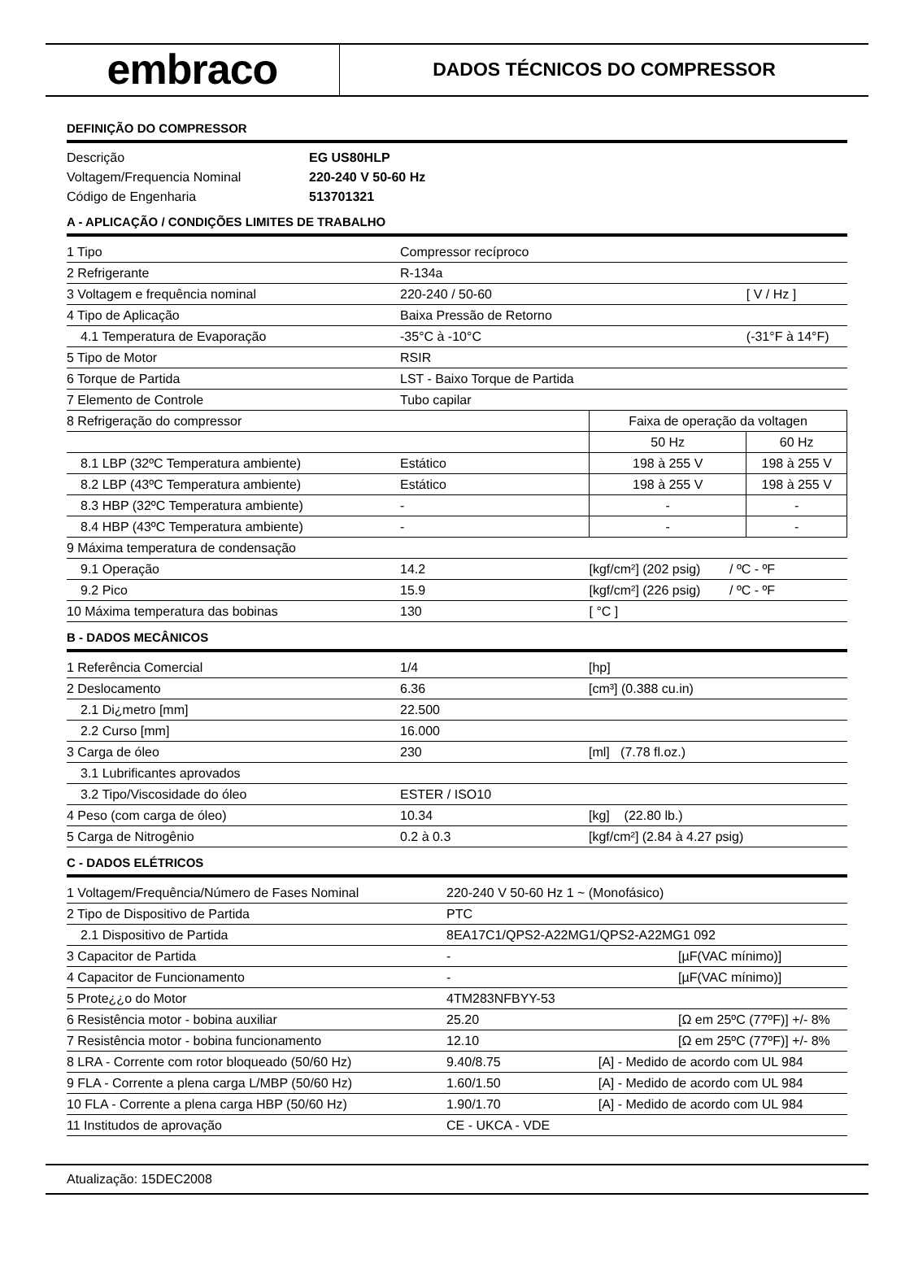embraco
DADOS TÉCNICOS DO COMPRESSOR
DEFINIÇÃO DO COMPRESSOR
| Descrição | EG US80HLP |
| Voltagem/Frequencia Nominal | 220-240 V 50-60 Hz |
| Código de Engenharia | 513701321 |
A - APLICAÇÃO / CONDIÇÕES LIMITES DE TRABALHO
| 1 Tipo | Compressor recíproco | | | |
| 2 Refrigerante | R-134a | | | |
| 3 Voltagem e frequência nominal | 220-240 / 50-60 | | [ V / Hz ] | |
| 4 Tipo de Aplicação | Baixa Pressão de Retorno | | | |
| 4.1 Temperatura de Evaporação | -35°C à -10°C | | (-31°F à 14°F) | |
| 5 Tipo de Motor | RSIR | | | |
| 6 Torque de Partida | LST - Baixo Torque de Partida | | | |
| 7 Elemento de Controle | Tubo capilar | | | |
| 8 Refrigeração do compressor | | Faixa de operação da voltagen | | |
| | | 50 Hz | | 60 Hz |
| 8.1 LBP (32ºC Temperatura ambiente) | Estático | 198 à 255 V | | 198 à 255 V |
| 8.2 LBP (43ºC Temperatura ambiente) | Estático | 198 à 255 V | | 198 à 255 V |
| 8.3 HBP (32ºC Temperatura ambiente) | - | - | | - |
| 8.4 HBP (43ºC Temperatura ambiente) | - | - | | - |
| 9 Máxima temperatura de condensação | | | | |
| 9.1 Operação | 14.2 | [kgf/cm²] (202 psig) / ºC - ºF | | |
| 9.2 Pico | 15.9 | [kgf/cm²] (226 psig) / ºC - ºF | | |
| 10 Máxima temperatura das bobinas | 130 | [ °C ] | | |
B - DADOS MECÂNICOS
| 1 Referência Comercial | 1/4 | [hp] |
| 2 Deslocamento | 6.36 | [cm³] (0.388 cu.in) |
| 2.1 Di¿metro [mm] | 22.500 | |
| 2.2 Curso [mm] | 16.000 | |
| 3 Carga de óleo | 230 | [ml] (7.78 fl.oz.) |
| 3.1 Lubrificantes aprovados | | |
| 3.2 Tipo/Viscosidade do óleo | ESTER / ISO10 | |
| 4 Peso (com carga de óleo) | 10.34 | [kg] (22.80 lb.) |
| 5 Carga de Nitrogênio | 0.2 à 0.3 | [kgf/cm²] (2.84 à 4.27 psig) |
C - DADOS ELÉTRICOS
| 1 Voltagem/Frequência/Número de Fases Nominal | 220-240 V 50-60 Hz 1 ~ (Monofásico) | |
| 2 Tipo de Dispositivo de Partida | PTC | |
| 2.1 Dispositivo de Partida | 8EA17C1/QPS2-A22MG1/QPS2-A22MG1 092 | |
| 3 Capacitor de Partida | - | [µF(VAC mínimo)] |
| 4 Capacitor de Funcionamento | - | [µF(VAC mínimo)] |
| 5 Prote¿¿o do Motor | 4TM283NFBYY-53 | |
| 6 Resistência motor - bobina auxiliar | 25.20 | [Ω em 25ºC (77ºF)] +/- 8% |
| 7 Resistência motor - bobina funcionamento | 12.10 | [Ω em 25ºC (77ºF)] +/- 8% |
| 8 LRA - Corrente com rotor bloqueado (50/60 Hz) | 9.40/8.75 [A] - Medido de acordo com UL 984 | |
| 9 FLA - Corrente a plena carga L/MBP (50/60 Hz) | 1.60/1.50 [A] - Medido de acordo com UL 984 | |
| 10 FLA - Corrente a plena carga HBP (50/60 Hz) | 1.90/1.70 [A] - Medido de acordo com UL 984 | |
| 11 Institudos de aprovação | CE - UKCA - VDE | |
Atualização: 15DEC2008